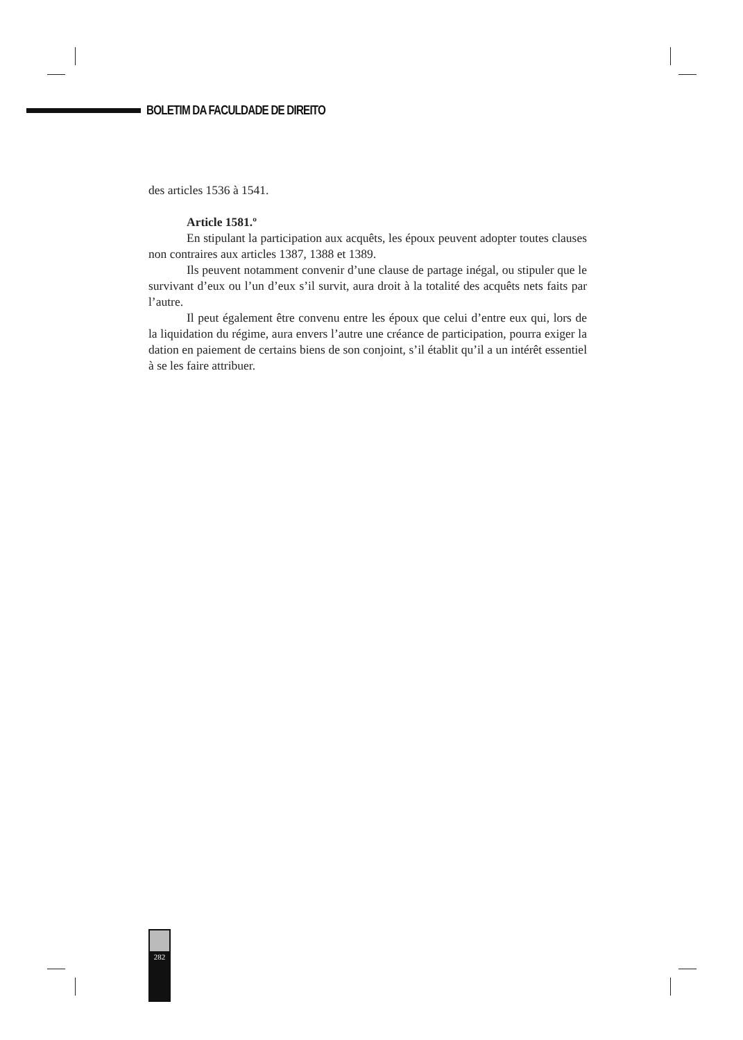BOLETIM DA FACULDADE DE DIREITO
des articles 1536 à 1541.
Article 1581.º
En stipulant la participation aux acquêts, les époux peuvent adopter toutes clauses non contraires aux articles 1387, 1388 et 1389.
Ils peuvent notamment convenir d’une clause de partage inégal, ou stipuler que le survivant d’eux ou l’un d’eux s’il survit, aura droit à la totalité des acquêts nets faits par l’autre.
Il peut également être convenu entre les époux que celui d’entre eux qui, lors de la liquidation du régime, aura envers l’autre une créance de participation, pourra exiger la dation en paiement de certains biens de son conjoint, s’il établit qu’il a un intérêt essentiel à se les faire attribuer.
282